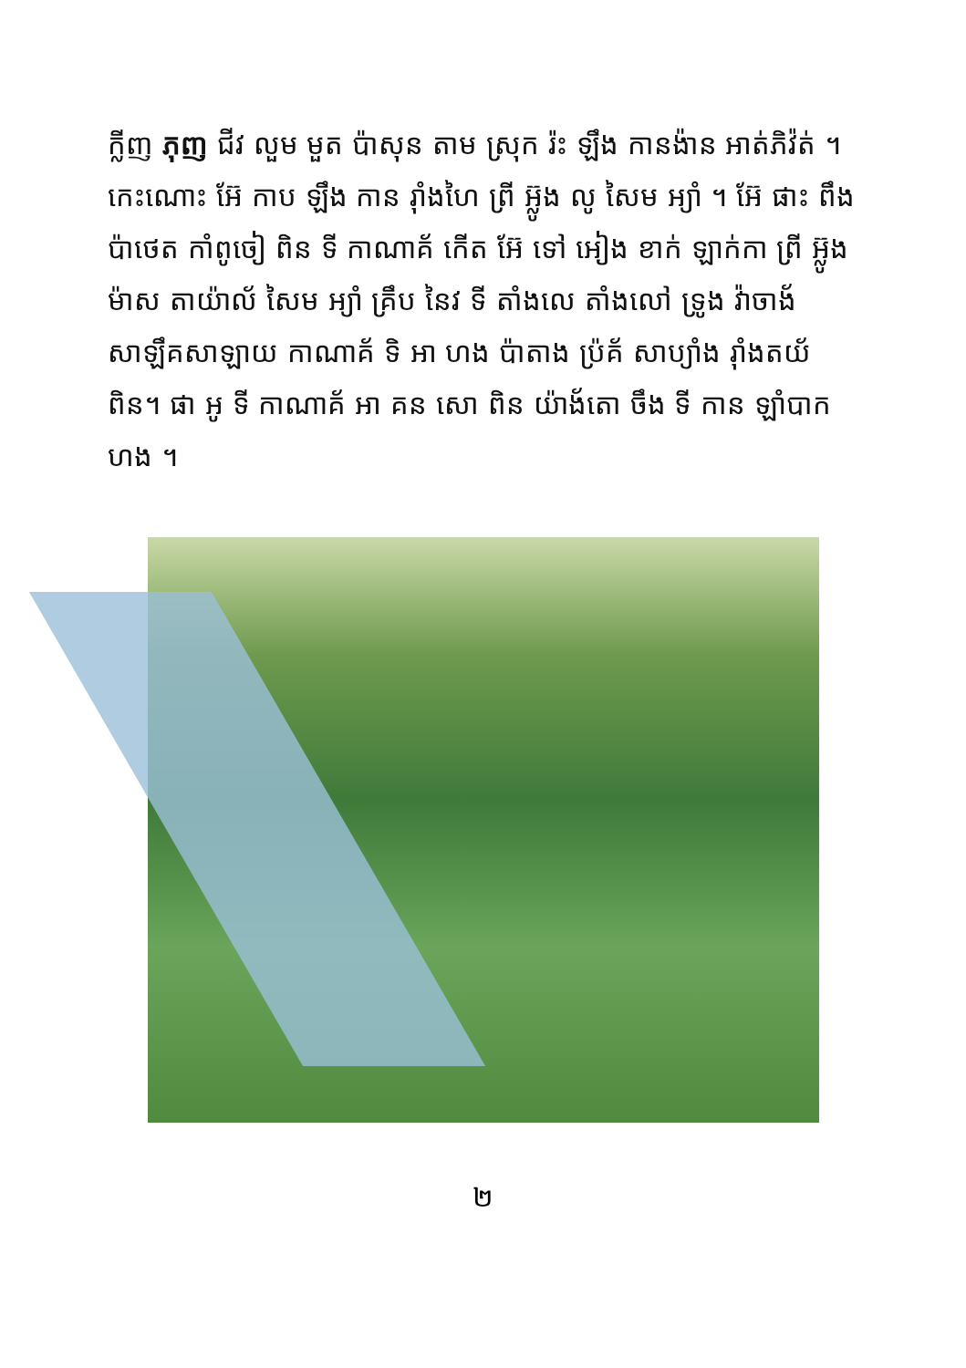ក្លីញ ភុញ ជីវ លួម មួត ប៉ាសុន តាម ស្រុក រ៉ះ ឡឹង កានង៉ាន អាត់ភិវ៉ត់ ។ កេះណោះ អ៊ែ កាប ឡឹង កាន រ៉ាំងហៃ ព្រី អ៊្លូង លូ សៃម អ្យាំ ។ អ៊ែ ផាះ ពឹង ប៉ាថេត កាំពូចៀ ពិន ទី កាណាគ័ កើត អ៊ែ ទៅ អៀង ខាក់ ឡាក់កា ព្រី អ៊្លូង ម៉ាស តាយ៉ាល័ សៃម អ្យាំ គ្រឹប នៃវ ទី តាំងលេ តាំងលៅ ទ្រូង វ៉ាចាង័ សាឡឹគសាឡាយ កាណាគ័ ទិ អា ហង ប៉ាតាង ប្រ៉គ័ សាប្យាំង រ៉ាំងតយ័ ពិន។ ផា អូ ទី កាណាគ័ អា គន សោ ពិន យ៉ាង័តោ ចឹង ទី កាន ឡាំបាក ហង ។
២